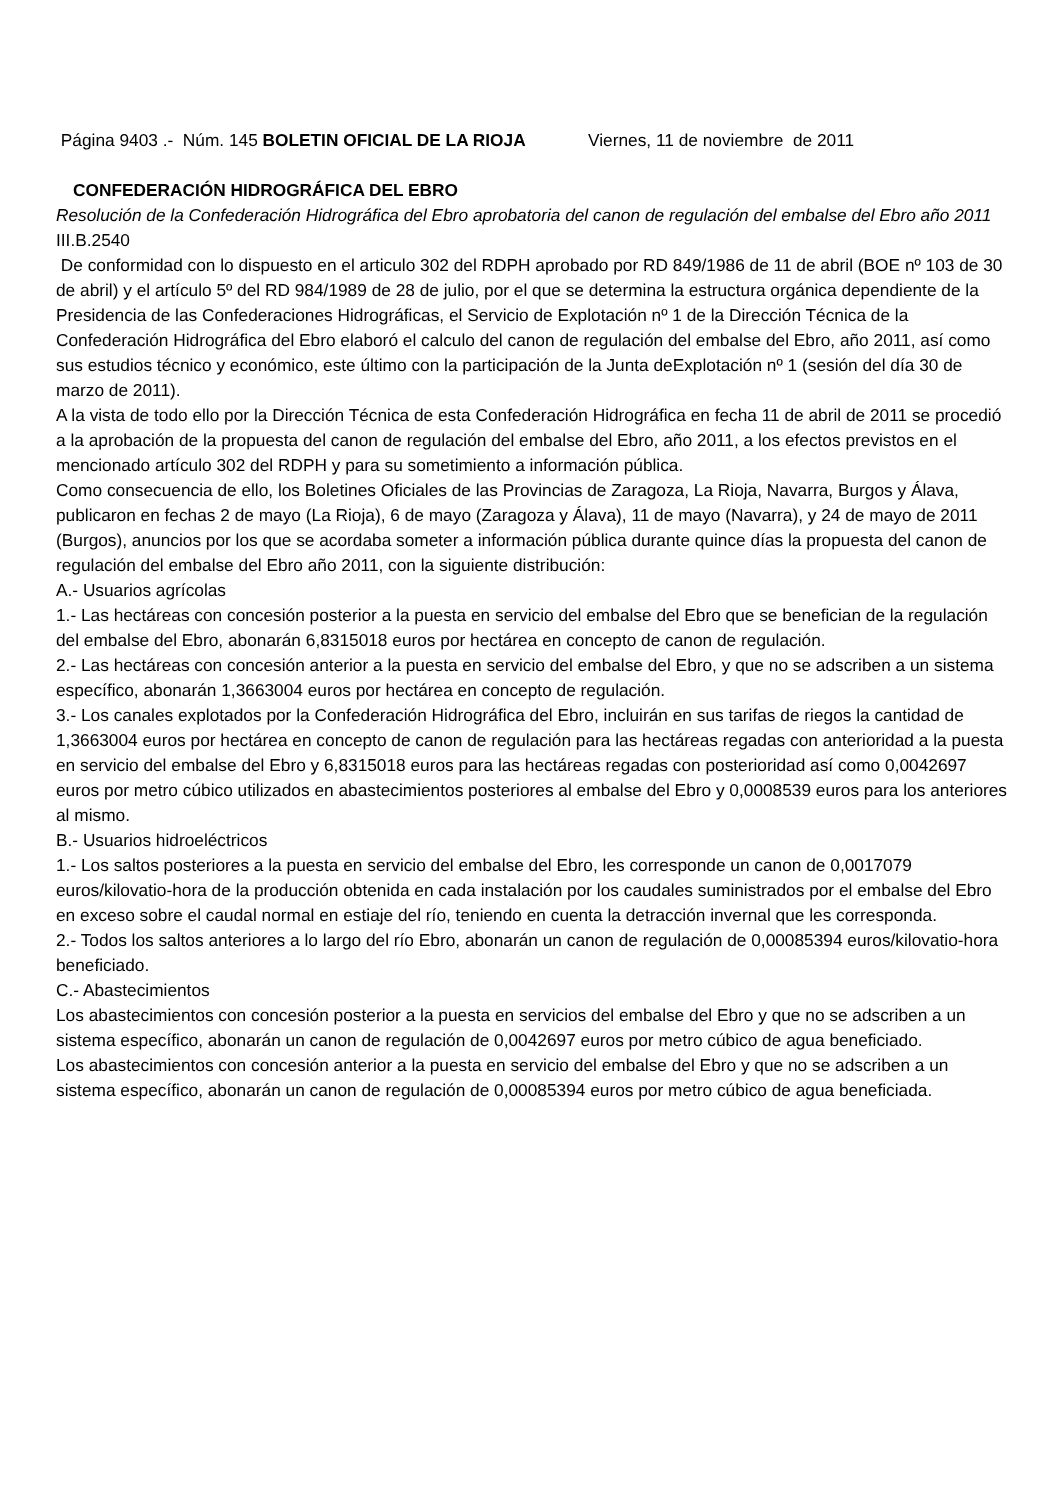Página 9403 .- Núm. 145 BOLETIN OFICIAL DE LA RIOJA Viernes, 11 de noviembre de 2011
CONFEDERACIÓN HIDROGRÁFICA DEL EBRO
Resolución de la Confederación Hidrográfica del Ebro aprobatoria del canon de regulación del embalse del Ebro año 2011
III.B.2540
De conformidad con lo dispuesto en el articulo 302 del RDPH aprobado por RD 849/1986 de 11 de abril (BOE nº 103 de 30 de abril) y el artículo 5º del RD 984/1989 de 28 de julio, por el que se determina la estructura orgánica dependiente de la Presidencia de las Confederaciones Hidrográficas, el Servicio de Explotación nº 1 de la Dirección Técnica de la Confederación Hidrográfica del Ebro elaboró el calculo del canon de regulación del embalse del Ebro, año 2011, así como sus estudios técnico y económico, este último con la participación de la Junta deExplotación nº 1 (sesión del día 30 de marzo de 2011).
A la vista de todo ello por la Dirección Técnica de esta Confederación Hidrográfica en fecha 11 de abril de 2011 se procedió a la aprobación de la propuesta del canon de regulación del embalse del Ebro, año 2011, a los efectos previstos en el mencionado artículo 302 del RDPH y para su sometimiento a información pública.
Como consecuencia de ello, los Boletines Oficiales de las Provincias de Zaragoza, La Rioja, Navarra, Burgos y Álava, publicaron en fechas 2 de mayo (La Rioja), 6 de mayo (Zaragoza y Álava), 11 de mayo (Navarra), y 24 de mayo de 2011 (Burgos), anuncios por los que se acordaba someter a información pública durante quince días la propuesta del canon de regulación del embalse del Ebro año 2011, con la siguiente distribución:
A.- Usuarios agrícolas
1.- Las hectáreas con concesión posterior a la puesta en servicio del embalse del Ebro que se benefician de la regulación del embalse del Ebro, abonarán 6,8315018 euros por hectárea en concepto de canon de regulación.
2.- Las hectáreas con concesión anterior a la puesta en servicio del embalse del Ebro, y que no se adscriben a un sistema específico, abonarán 1,3663004 euros por hectárea en concepto de regulación.
3.- Los canales explotados por la Confederación Hidrográfica del Ebro, incluirán en sus tarifas de riegos la cantidad de 1,3663004 euros por hectárea en concepto de canon de regulación para las hectáreas regadas con anterioridad a la puesta en servicio del embalse del Ebro y 6,8315018 euros para las hectáreas regadas con posterioridad así como 0,0042697 euros por metro cúbico utilizados en abastecimientos posteriores al embalse del Ebro y 0,0008539 euros para los anteriores al mismo.
B.- Usuarios hidroeléctricos
1.- Los saltos posteriores a la puesta en servicio del embalse del Ebro, les corresponde un canon de 0,0017079 euros/kilovatio-hora de la producción obtenida en cada instalación por los caudales suministrados por el embalse del Ebro en exceso sobre el caudal normal en estiaje del río, teniendo en cuenta la detracción invernal que les corresponda.
2.- Todos los saltos anteriores a lo largo del río Ebro, abonarán un canon de regulación de 0,00085394 euros/kilovatio-hora beneficiado.
C.- Abastecimientos
Los abastecimientos con concesión posterior a la puesta en servicios del embalse del Ebro y que no se adscriben a un sistema específico, abonarán un canon de regulación de 0,0042697 euros por metro cúbico de agua beneficiado.
Los abastecimientos con concesión anterior a la puesta en servicio del embalse del Ebro y que no se adscriben a un sistema específico, abonarán un canon de regulación de 0,00085394 euros por metro cúbico de agua beneficiada.